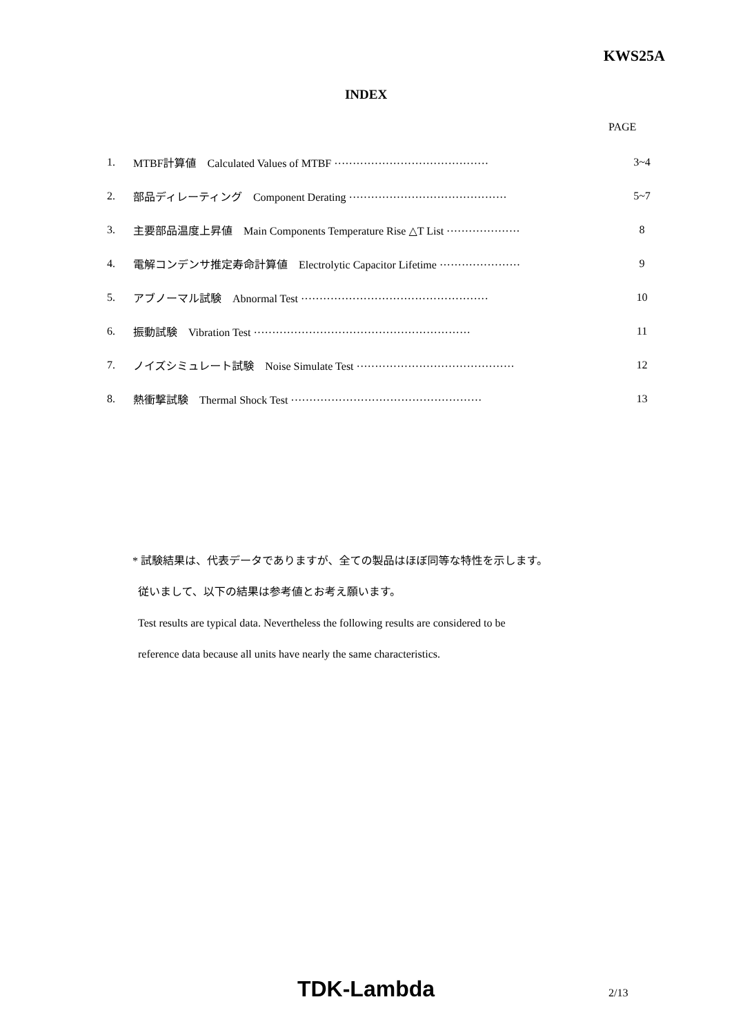KWS25A
INDEX
PAGE
| 1. | MTBF計算値 Calculated Values of MTBF ·········································· | 3~4 |
| 2. | 部品ディレーティング Component Derating ··········································· | 5~7 |
| 3. | 主要部品温度上昇値 Main Components Temperature Rise △T List ···················· | 8 |
| 4. | 電解コンデンサ推定寿命計算値 Electrolytic Capacitor Lifetime ······················ | 9 |
| 5. | アブノーマル試験 Abnormal Test ··················································· | 10 |
| 6. | 振動試験 Vibration Test ··························································· | 11 |
| 7. | ノイズシミュレート試験 Noise Simulate Test ··········································· | 12 |
| 8. | 熱衝撃試験 Thermal Shock Test ···················································· | 13 |
* 試験結果は、代表データでありますが、全ての製品はほぼ同等な特性を示します。
従いまして、以下の結果は参考値とお考え願います。
Test results are typical data. Nevertheless the following results are considered to be
reference data because all units have nearly the same characteristics.
TDK-Lambda 2/13